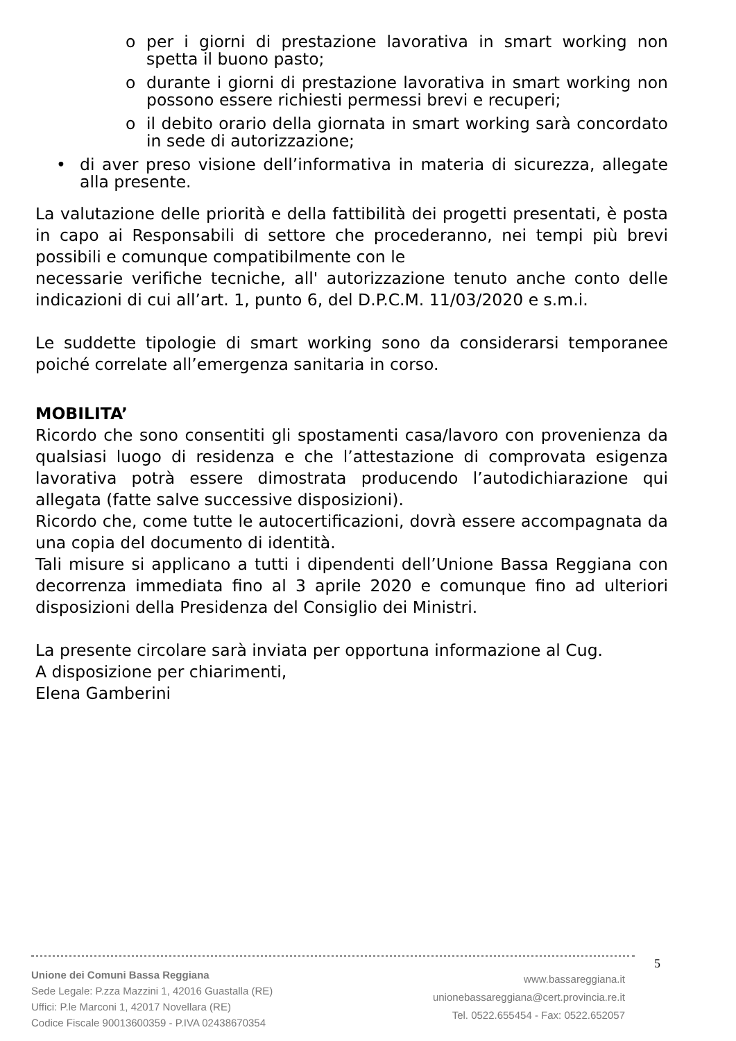o per i giorni di prestazione lavorativa in smart working non spetta il buono pasto;
o durante i giorni di prestazione lavorativa in smart working non possono essere richiesti permessi brevi e recuperi;
o il debito orario della giornata in smart working sarà concordato in sede di autorizzazione;
• di aver preso visione dell’informativa in materia di sicurezza, allegate alla presente.
La valutazione delle priorità e della fattibilità dei progetti presentati, è posta in capo ai Responsabili di settore che procederanno, nei tempi più brevi possibili e comunque compatibilmente con le
necessarie verifiche tecniche, all' autorizzazione tenuto anche conto delle indicazioni di cui all’art. 1, punto 6, del D.P.C.M. 11/03/2020 e s.m.i.
Le suddette tipologie di smart working sono da considerarsi temporanee poiché correlate all’emergenza sanitaria in corso.
MOBILITA’
Ricordo che sono consentiti gli spostamenti casa/lavoro con provenienza da qualsiasi luogo di residenza e che l’attestazione di comprovata esigenza lavorativa potrà essere dimostrata producendo l’autodichiarazione qui allegata (fatte salve successive disposizioni).
Ricordo che, come tutte le autocertificazioni, dovrà essere accompagnata da una copia del documento di identità.
Tali misure si applicano a tutti i dipendenti dell’Unione Bassa Reggiana con decorrenza immediata fino al 3 aprile 2020 e comunque fino ad ulteriori disposizioni della Presidenza del Consiglio dei Ministri.
La presente circolare sarà inviata per opportuna informazione al Cug.
A disposizione per chiarimenti,
Elena Gamberini
5
Unione dei Comuni Bassa Reggiana
Sede Legale: P.zza Mazzini 1, 42016 Guastalla (RE)
Uffici: P.le Marconi 1, 42017 Novellara (RE)
Codice Fiscale 90013600359 - P.IVA 02438670354
www.bassareggiana.it
unionebassareggiana@cert.provincia.re.it
Tel. 0522.655454 - Fax: 0522.652057